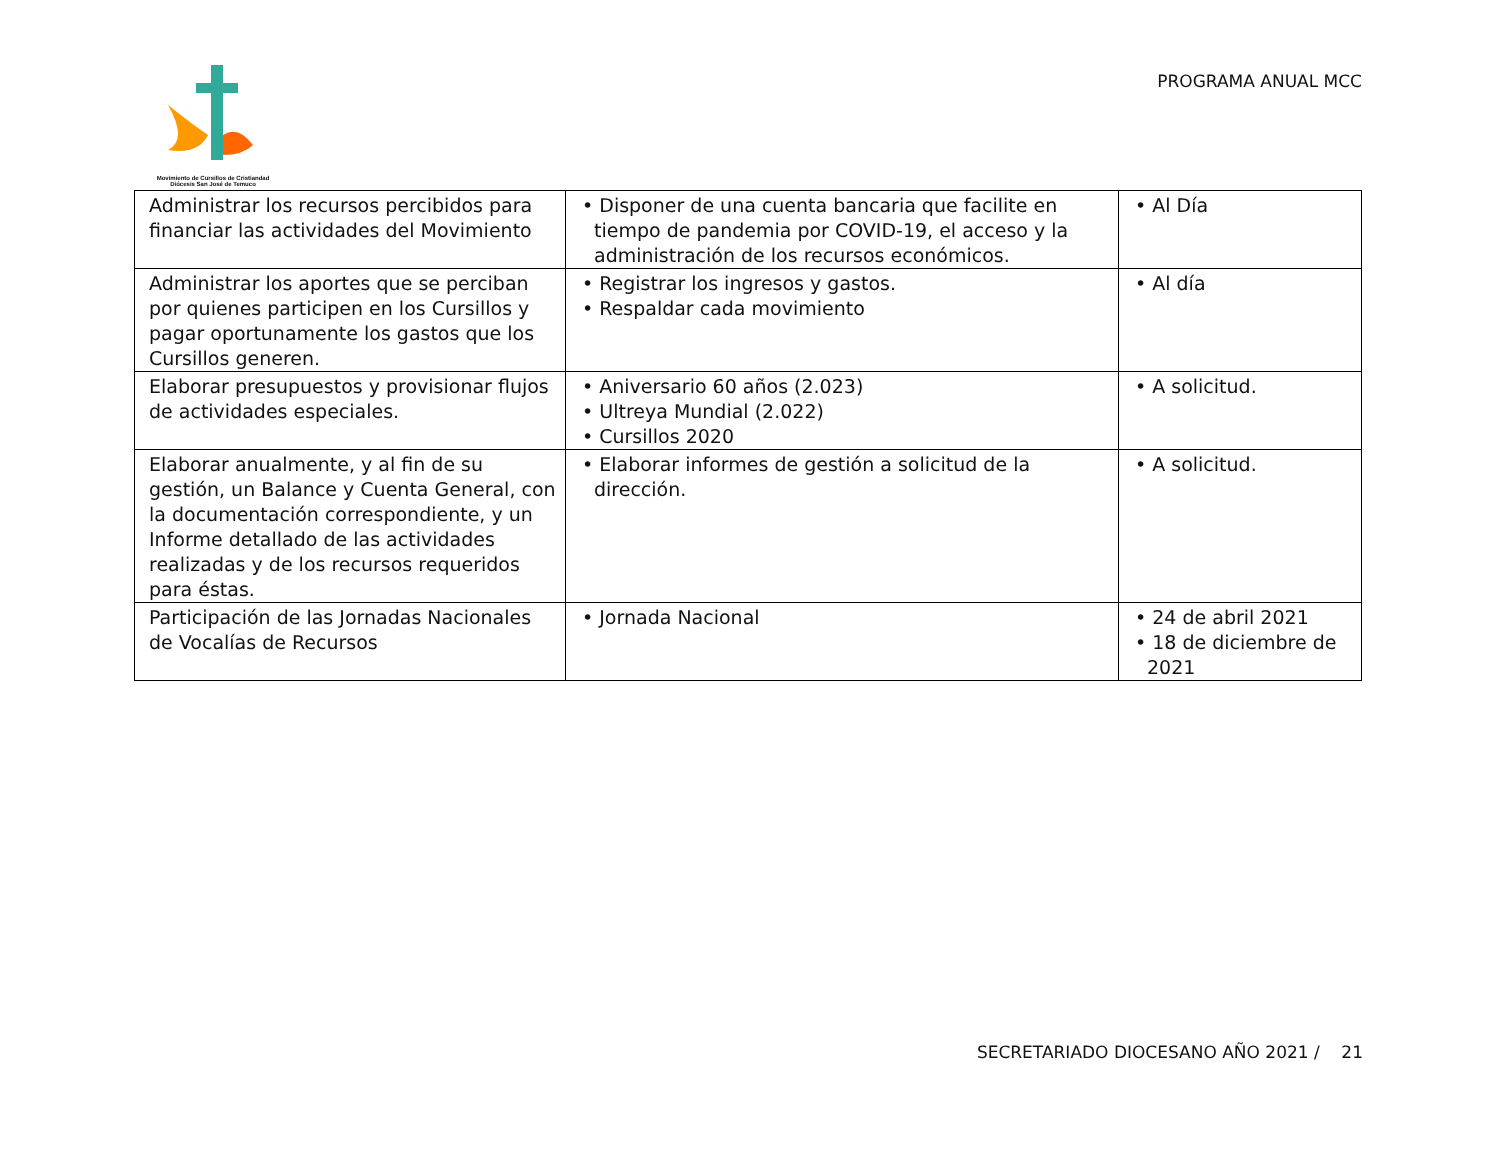Movimiento de Cursillos de Cristiandad
Diócesis San José de Temuco
PROGRAMA ANUAL MCC
| Administrar los recursos percibidos para financiar las actividades del Movimiento | • Disponer de una cuenta bancaria que facilite en tiempo de pandemia por COVID-19, el acceso y la administración de los recursos económicos. | • Al Día |
| Administrar los aportes que se perciban por quienes participen en los Cursillos y pagar oportunamente los gastos que los Cursillos generen. | • Registrar los ingresos y gastos. • Respaldar cada movimiento | • Al día |
| Elaborar presupuestos y provisionar flujos de actividades especiales. | • Aniversario 60 años (2.023) • Ultreya Mundial (2.022) • Cursillos 2020 | • A solicitud. |
| Elaborar anualmente, y al fin de su gestión, un Balance y Cuenta General, con la documentación correspondiente, y un Informe detallado de las actividades realizadas y de los recursos requeridos para éstas. | • Elaborar informes de gestión a solicitud de la dirección. | • A solicitud. |
| Participación de las Jornadas Nacionales de Vocalías de Recursos | • Jornada Nacional | • 24 de abril 2021 • 18 de diciembre de 2021 |
SECRETARIADO DIOCESANO AÑO 2021 / 21